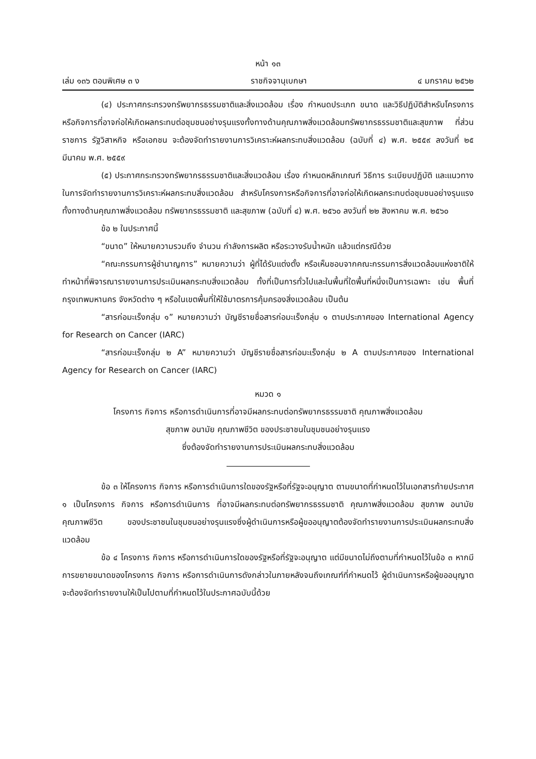หน้า ๑๓
เล่ม ๑๓๖ ตอนพิเศษ ๓ ง ราชกิจจานุเบกษา ๔ มกราคม ๒๕๖๒
(๔) ประกาศกระทรวงทรัพยากรธรรมชาติและสิ่งแวดล้อม เรื่อง กำหนดประเภท ขนาด และวิธีปฏิบัติสำหรับโครงการหรือกิจการที่อาจก่อให้เกิดผลกระทบต่อชุมชนอย่างรุนแรงทั้งทางด้านคุณภาพสิ่งแวดล้อมทรัพยากรธรรมชาติและสุขภาพ ที่ส่วนราชการ รัฐวิสาหกิจ หรือเอกชน จะต้องจัดทำรายงานการวิเคราะห์ผลกระทบสิ่งแวดล้อม (ฉบับที่ ๔) พ.ศ. ๒๕๕๙ ลงวันที่ ๒๕ มีนาคม พ.ศ. ๒๕๕๙
(๕) ประกาศกระทรวงทรัพยากรธรรมชาติและสิ่งแวดล้อม เรื่อง กำหนดหลักเกณฑ์ วิธีการ ระเบียบปฏิบัติ และแนวทางในการจัดทำรายงานการวิเคราะห์ผลกระทบสิ่งแวดล้อม สำหรับโครงการหรือกิจการที่อาจก่อให้เกิดผลกระทบต่อชุมชนอย่างรุนแรงทั้งทางด้านคุณภาพสิ่งแวดล้อม ทรัพยากรธรรมชาติ และสุขภาพ (ฉบับที่ ๔) พ.ศ. ๒๕๖๐ ลงวันที่ ๒๒ สิงหาคม พ.ศ. ๒๕๖๐
ข้อ ๒ ในประกาศนี้
“ขนาด” ให้หมายความรวมถึง จำนวน กำลังการผลิต หรือระวางรับน้ำหนัก แล้วแต่กรณีด้วย
“คณะกรรมการผู้ชำนาญการ” หมายความว่า ผู้ที่ได้รับแต่งตั้ง หรือเห็นชอบจากคณะกรรมการสิ่งแวดล้อมแห่งชาติให้ทำหน้าที่พิจารณารายงานการประเมินผลกระทบสิ่งแวดล้อม ทั้งที่เป็นการทั่วไปและในพื้นที่ใดพื้นที่หนึ่งเป็นการเฉพาะ เช่น พื้นที่กรุงเทพมหานคร จังหวัดต่าง ๆ หรือในเขตพื้นที่ให้ใช้มาตรการคุ้มครองสิ่งแวดล้อม เป็นต้น
“สารก่อมะเร็งกลุ่ม ๑” หมายความว่า บัญชีรายชื่อสารก่อมะเร็งกลุ่ม ๑ ตามประกาศของ International Agency for Research on Cancer (IARC)
“สารก่อมะเร็งกลุ่ม ๒ A” หมายความว่า บัญชีรายชื่อสารก่อมะเร็งกลุ่ม ๒ A ตามประกาศของ International Agency for Research on Cancer (IARC)
หมวด ๑
โครงการ กิจการ หรือการดำเนินการที่อาจมีผลกระทบต่อทรัพยากรธรรมชาติ คุณภาพสิ่งแวดล้อม
สุขภาพ อนามัย คุณภาพชีวิต ของประชาชนในชุมชนอย่างรุนแรง
ซึ่งต้องจัดทำรายงานการประเมินผลกระทบสิ่งแวดล้อม
ข้อ ๓ ให้โครงการ กิจการ หรือการดำเนินการใดของรัฐหรือที่รัฐจะอนุญาต ตามขนาดที่กำหนดไว้ในเอกสารท้ายประกาศ ๑ เป็นโครงการ กิจการ หรือการดำเนินการ ที่อาจมีผลกระทบต่อทรัพยากรธรรมชาติ คุณภาพสิ่งแวดล้อม สุขภาพ อนามัย คุณภาพชีวิต ของประชาชนในชุมชนอย่างรุนแรงซึ่งผู้ดำเนินการหรือผู้ขออนุญาตต้องจัดทำรายงานการประเมินผลกระทบสิ่งแวดล้อม
ข้อ ๔ โครงการ กิจการ หรือการดำเนินการใดของรัฐหรือที่รัฐจะอนุญาต แต่มีขนาดไม่ถึงตามที่กำหนดไว้ในข้อ ๓ หากมีการขยายขนาดของโครงการ กิจการ หรือการดำเนินการดังกล่าวในภายหลังจนถึงเกณฑ์ที่กำหนดไว้ ผู้ดำเนินการหรือผู้ขออนุญาตจะต้องจัดทำรายงานให้เป็นไปตามที่กำหนดไว้ในประกาศฉบับนี้ด้วย